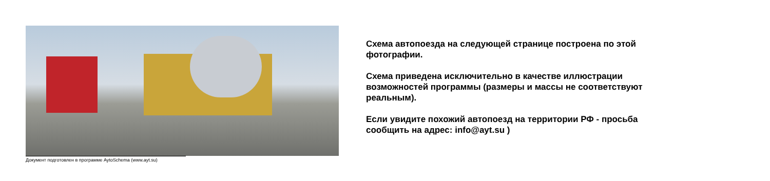Документ подготовлен в программе AytoSchema (www.ayt.su)
Схема автопоезда на следующей странице построена по этой
фотографии.
Схема приведена исключительно в качестве иллюстрации
возможностей программы (размеры и массы не соответствуют
реальным).
Если увидите похожий автопоезд на территории РФ - просьба
сообщить на адрес: info@ayt.su )